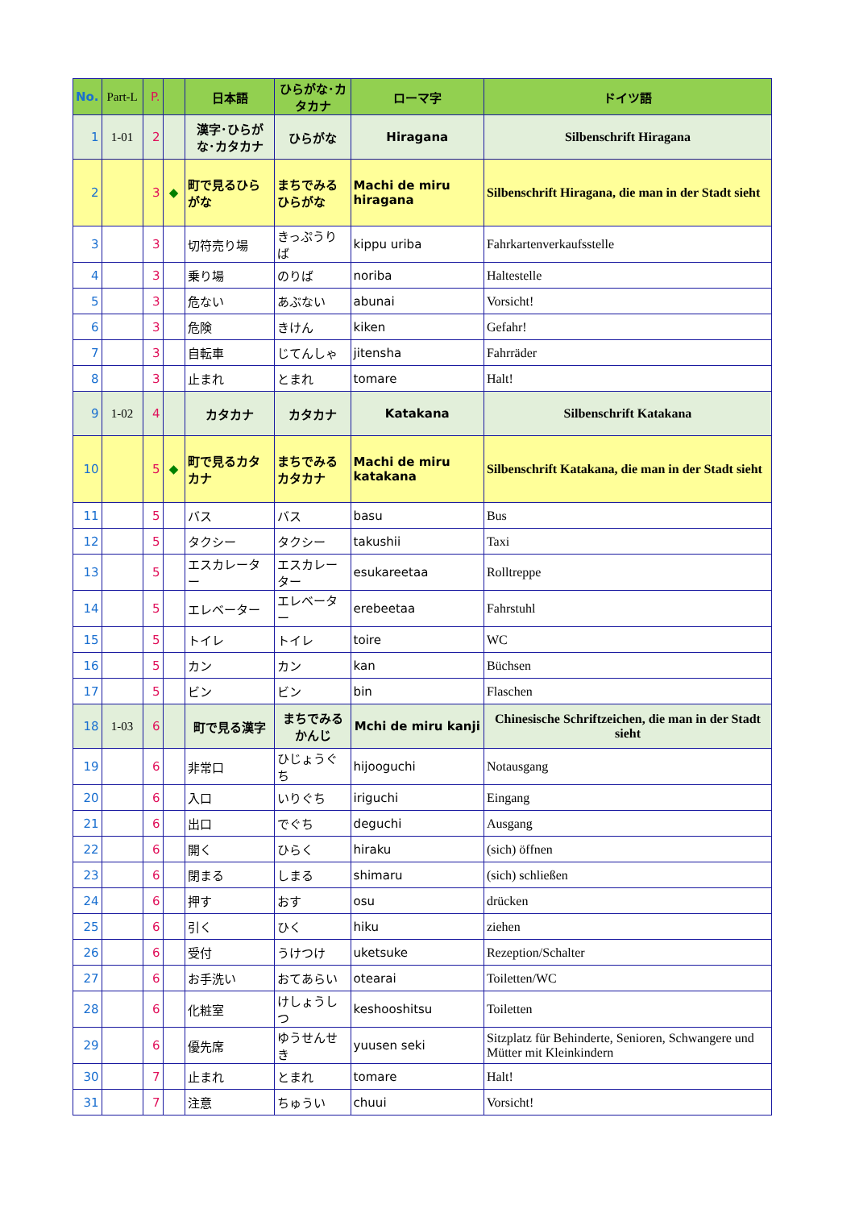| No. | Part-L | P. | | 日本語 | ひらがな･カタカナ | ローマ字 | ドイツ語 |
| --- | --- | --- | --- | --- | --- | --- | --- |
| 1 | 1-01 | 2 | | 漢字･ひらがな･カタカナ | ひらがな | Hiragana | Silbenschrift Hiragana |
| 2 | | 3 | ◆ | 町で見るひらがな | まちでみるひらがな | Machi de miru hiragana | Silbenschrift Hiragana, die man in der Stadt sieht |
| 3 | | 3 | | 切符売り場 | きっぷうりば | kippu uriba | Fahrkartenverkaufsstelle |
| 4 | | 3 | | 乗り場 | のりば | noriba | Haltestelle |
| 5 | | 3 | | 危ない | あぶない | abunai | Vorsicht! |
| 6 | | 3 | | 危険 | きけん | kiken | Gefahr! |
| 7 | | 3 | | 自転車 | じてんしゃ | jitensha | Fahrräder |
| 8 | | 3 | | 止まれ | とまれ | tomare | Halt! |
| 9 | 1-02 | 4 | | カタカナ | カタカナ | Katakana | Silbenschrift Katakana |
| 10 | | 5 | ◆ | 町で見るカタカナ | まちでみるカタカナ | Machi de miru katakana | Silbenschrift Katakana, die man in der Stadt sieht |
| 11 | | 5 | | バス | バス | basu | Bus |
| 12 | | 5 | | タクシー | タクシー | takushii | Taxi |
| 13 | | 5 | | エスカレーター | エスカレーター | esukareetaa | Rolltreppe |
| 14 | | 5 | | エレベーター | エレベーター | erebeetaa | Fahrstuhl |
| 15 | | 5 | | トイレ | トイレ | toire | WC |
| 16 | | 5 | | カン | カン | kan | Büchsen |
| 17 | | 5 | | ビン | ビン | bin | Flaschen |
| 18 | 1-03 | 6 | | 町で見る漢字 | まちでみるかんじ | Mchi de miru kanji | Chinesische Schriftzeichen, die man in der Stadt sieht |
| 19 | | 6 | | 非常口 | ひじょうぐち | hijooguchi | Notausgang |
| 20 | | 6 | | 入口 | いりぐち | iriguchi | Eingang |
| 21 | | 6 | | 出口 | でぐち | deguchi | Ausgang |
| 22 | | 6 | | 開く | ひらく | hiraku | (sich) öffnen |
| 23 | | 6 | | 閉まる | しまる | shimaru | (sich) schließen |
| 24 | | 6 | | 押す | おす | osu | drücken |
| 25 | | 6 | | 引く | ひく | hiku | ziehen |
| 26 | | 6 | | 受付 | うけつけ | uketsuke | Rezeption/Schalter |
| 27 | | 6 | | お手洗い | おてあらい | otearai | Toiletten/WC |
| 28 | | 6 | | 化粧室 | けしょうしつ | keshooshitsu | Toiletten |
| 29 | | 6 | | 優先席 | ゆうせんせき | yuusen seki | Sitzplatz für Behinderte, Senioren, Schwangere und Mütter mit Kleinkindern |
| 30 | | 7 | | 止まれ | とまれ | tomare | Halt! |
| 31 | | 7 | | 注意 | ちゅうい | chuui | Vorsicht! |